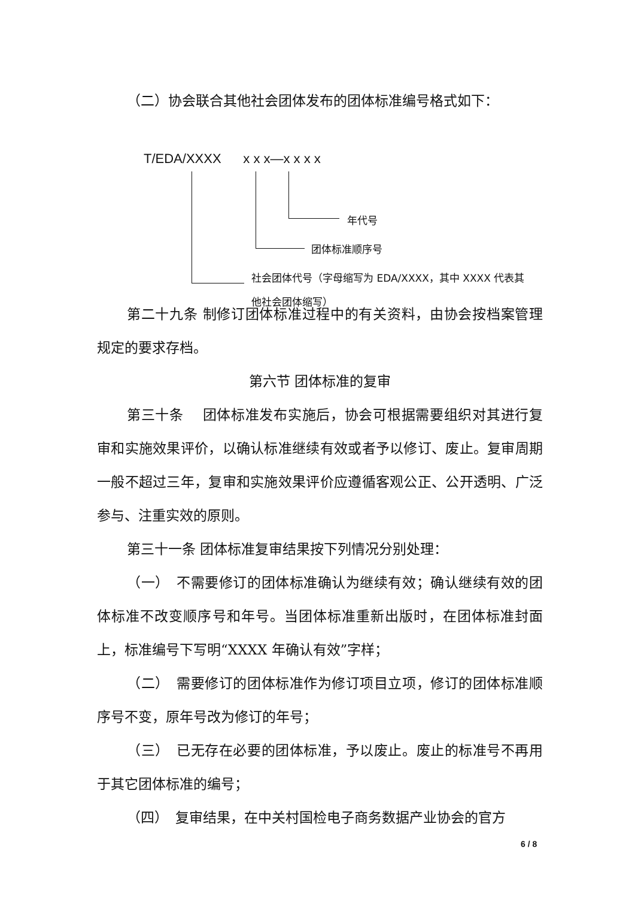（二）协会联合其他社会团体发布的团体标准编号格式如下：
T/EDA/XXXX x x x—x x x x
年代号
团体标准顺序号
社会团体代号（字母缩写为 EDA/XXXX，其中 XXXX 代表其他社会团体缩写）
第二十九条 制修订团体标准过程中的有关资料，由协会按档案管理规定的要求存档。
第六节 团体标准的复审
第三十条　 团体标准发布实施后，协会可根据需要组织对其进行复审和实施效果评价，以确认标准继续有效或者予以修订、废止。复审周期一般不超过三年，复审和实施效果评价应遵循客观公正、公开透明、广泛参与、注重实效的原则。
第三十一条 团体标准复审结果按下列情况分别处理：
（一）　不需要修订的团体标准确认为继续有效；确认继续有效的团体标准不改变顺序号和年号。当团体标准重新出版时，在团体标准封面上，标准编号下写明“XXXX 年确认有效”字样；
（二）　需要修订的团体标准作为修订项目立项，修订的团体标准顺序号不变，原年号改为修订的年号；
（三）　已无存在必要的团体标准，予以废止。废止的标准号不再用于其它团体标准的编号；
（四）　复审结果，在中关村国检电子商务数据产业协会的官方
6 / 8